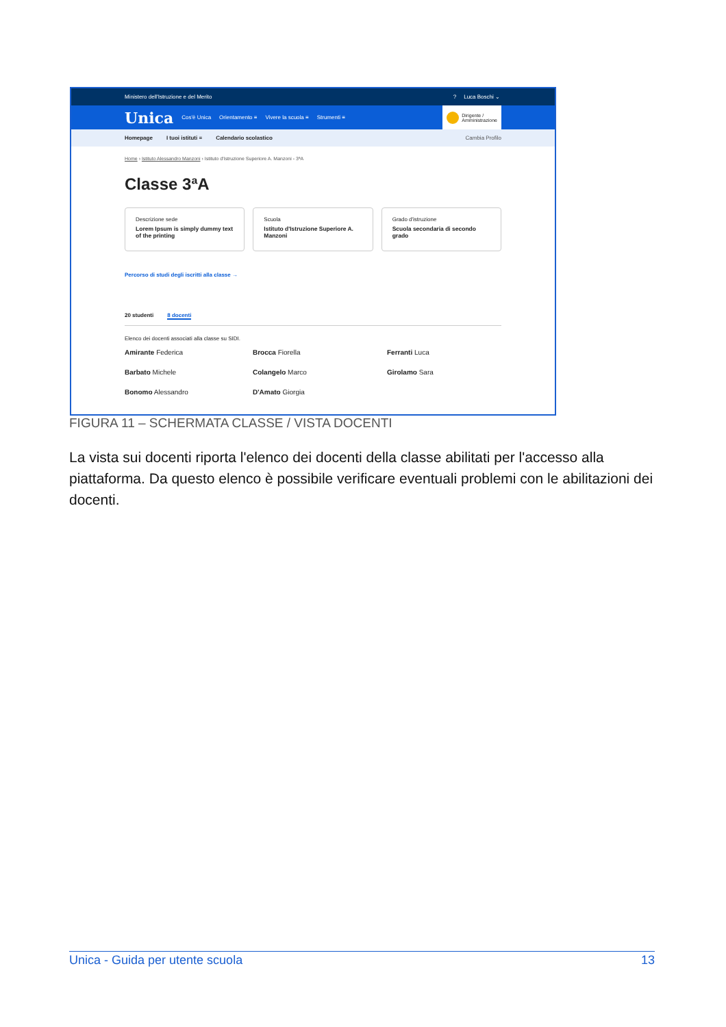Ministero dell'Istruzione e del Merito? Luca Boschi ⌄
Unica Cos'è Unica Orientamento ≡ Vivere la scuola ≡ Strumenti ≡
Dirigente /
Amministrazione
Homepage I tuoi istituti ≡ Calendario scolastico Cambia Profilo
Home › Istituto Alessandro Manzoni › Istituto d'Istruzione Superiore A. Manzoni - 3ªA
Classe 3ªA
Descrizione sede
Lorem Ipsum is simply dummy text of the printing
Scuola
Istituto d'Istruzione Superiore A. Manzoni
Grado d'istruzione
Scuola secondaria di secondo grado
Percorso di studi degli iscritti alla classe →
20 studenti 8 docenti
Elenco dei docenti associati alla classe su SIDI.
Amirante Federica
Brocca Fiorella
Ferranti Luca
Barbato Michele
Colangelo Marco
Girolamo Sara
Bonomo Alessandro
D'Amato Giorgia
FIGURA 11 – SCHERMATA CLASSE / VISTA DOCENTI
La vista sui docenti riporta l'elenco dei docenti della classe abilitati per l'accesso alla piattaforma. Da questo elenco è possibile verificare eventuali problemi con le abilitazioni dei docenti.
Unica - Guida per utente scuola 13